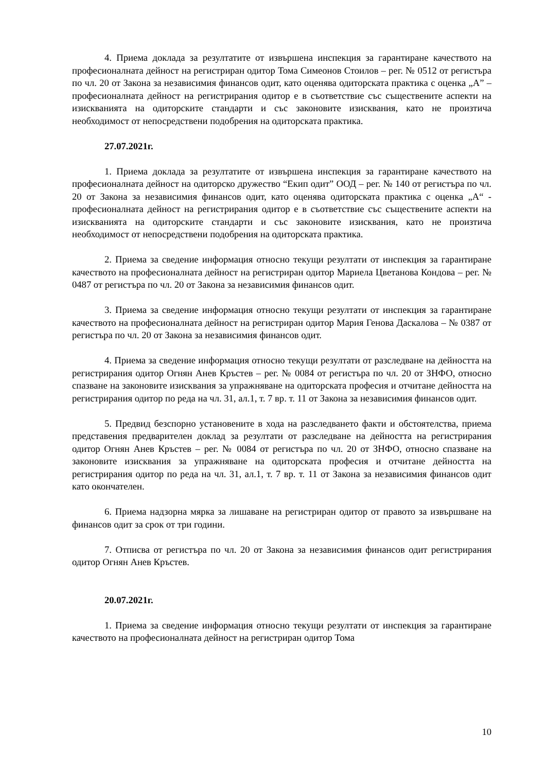4. Приема доклада за резултатите от извършена инспекция за гарантиране качеството на професионалната дейност на регистриран одитор Тома Симеонов Стоилов – рег. № 0512 от регистъра по чл. 20 от Закона за независимия финансов одит, като оценява одиторската практика с оценка „А” – професионалната дейност на регистрирания одитор е в съответствие със съществените аспекти на изискванията на одиторските стандарти и със законовите изисквания, като не произтича необходимост от непосредствени подобрения на одиторската практика.
27.07.2021г.
1. Приема доклада за резултатите от извършена инспекция за гарантиране качеството на професионалната дейност на одиторско дружество “Екип одит” ООД – рег. № 140 от регистъра по чл. 20 от Закона за независимия финансов одит, като оценява одиторската практика с оценка „А“ - професионалната дейност на регистрирания одитор е в съответствие със съществените аспекти на изискванията на одиторските стандарти и със законовите изисквания, като не произтича необходимост от непосредствени подобрения на одиторската практика.
2. Приема за сведение информация относно текущи резултати от инспекция за гарантиране качеството на професионалната дейност на регистриран одитор Мариела Цветанова Кондова – рег. № 0487 от регистъра по чл. 20 от Закона за независимия финансов одит.
3. Приема за сведение информация относно текущи резултати от инспекция за гарантиране качеството на професионалната дейност на регистриран одитор Мария Генова Даскалова – № 0387 от регистъра по чл. 20 от Закона за независимия финансов одит.
4. Приема за сведение информация относно текущи резултати от разследване на дейността на регистрирания одитор Огнян Анев Кръстев – рег. № 0084 от регистъра по чл. 20 от ЗНФО, относно спазване на законовите изисквания за упражняване на одиторската професия и отчитане дейността на регистрирания одитор по реда на чл. 31, ал.1, т. 7 вр. т. 11 от Закона за независимия финансов одит.
5. Предвид безспорно установените в хода на разследването факти и обстоятелства, приема представения предварителен доклад за резултати от разследване на дейността на регистрирания одитор Огнян Анев Кръстев – рег. № 0084 от регистъра по чл. 20 от ЗНФО, относно спазване на законовите изисквания за упражняване на одиторската професия и отчитане дейността на регистрирания одитор по реда на чл. 31, ал.1, т. 7 вр. т. 11 от Закона за независимия финансов одит като окончателен.
6. Приема надзорна мярка за лишаване на регистриран одитор от правото за извършване на финансов одит за срок от три години.
7. Отписва от регистъра по чл. 20 от Закона за независимия финансов одит регистрирания одитор Огнян Анев Кръстев.
20.07.2021г.
1. Приема за сведение информация относно текущи резултати от инспекция за гарантиране качеството на професионалната дейност на регистриран одитор Тома
10